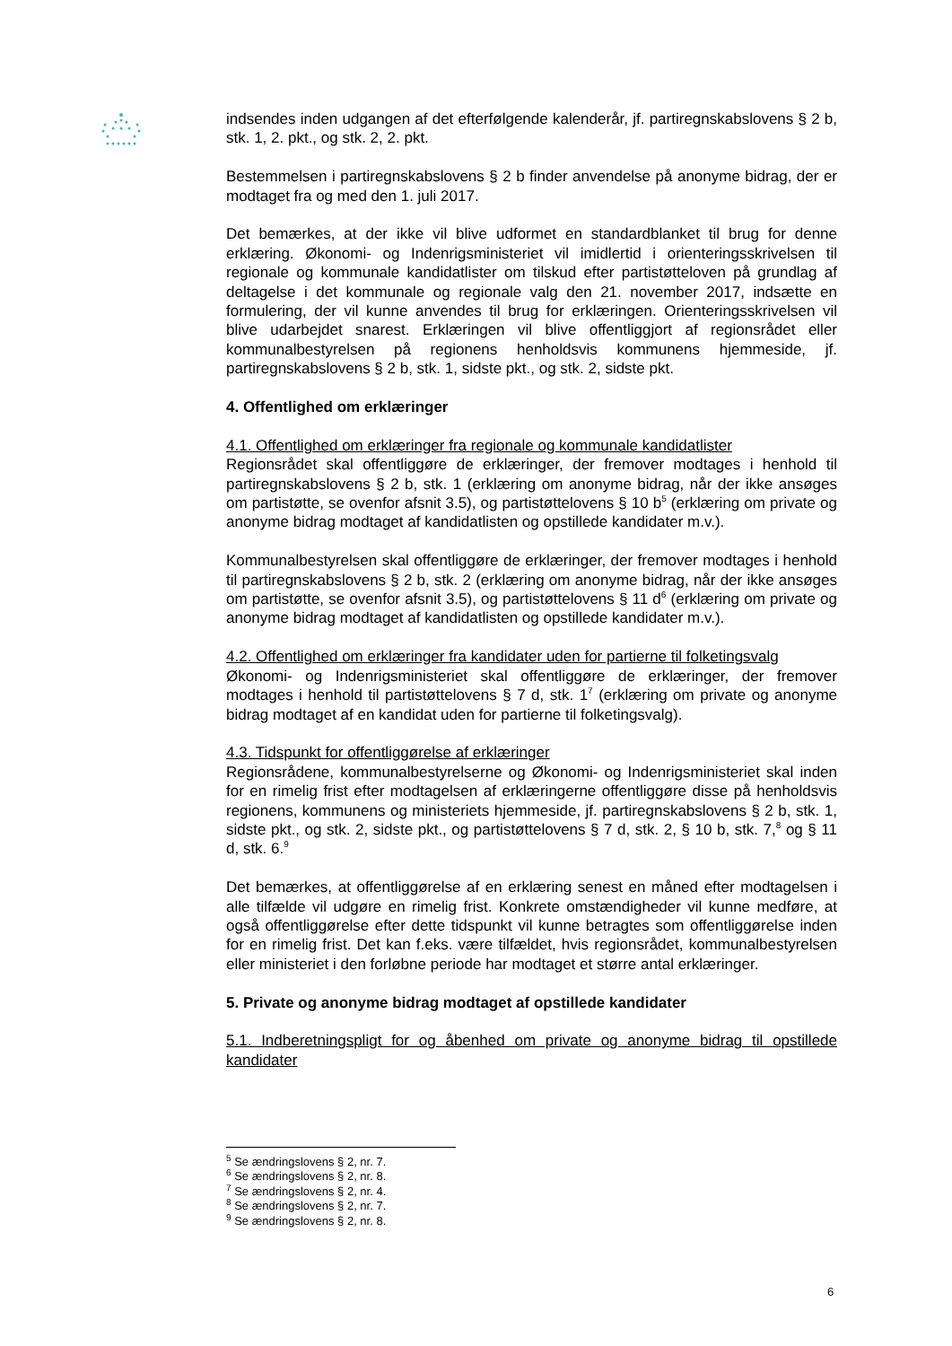indsendes inden udgangen af det efterfølgende kalenderår, jf. partiregnskabslovens § 2 b, stk. 1, 2. pkt., og stk. 2, 2. pkt.
Bestemmelsen i partiregnskabslovens § 2 b finder anvendelse på anonyme bidrag, der er modtaget fra og med den 1. juli 2017.
Det bemærkes, at der ikke vil blive udformet en standardblanket til brug for denne erklæring. Økonomi- og Indenrigsministeriet vil imidlertid i orienteringsskrivelsen til regionale og kommunale kandidatlister om tilskud efter partistøtteloven på grundlag af deltagelse i det kommunale og regionale valg den 21. november 2017, indsætte en formulering, der vil kunne anvendes til brug for erklæringen. Orienteringsskrivelsen vil blive udarbejdet snarest. Erklæringen vil blive offentliggjort af regionsrådet eller kommunalbestyrelsen på regionens henholdsvis kommunens hjemmeside, jf. partiregnskabslovens § 2 b, stk. 1, sidste pkt., og stk. 2, sidste pkt.
4. Offentlighed om erklæringer
4.1. Offentlighed om erklæringer fra regionale og kommunale kandidatlister
Regionsrådet skal offentliggøre de erklæringer, der fremover modtages i henhold til partiregnskabslovens § 2 b, stk. 1 (erklæring om anonyme bidrag, når der ikke ansøges om partistøtte, se ovenfor afsnit 3.5), og partistøttelovens § 10 b<sup>5</sup> (erklæring om private og anonyme bidrag modtaget af kandidatlisten og opstillede kandidater m.v.).
Kommunalbestyrelsen skal offentliggøre de erklæringer, der fremover modtages i henhold til partiregnskabslovens § 2 b, stk. 2 (erklæring om anonyme bidrag, når der ikke ansøges om partistøtte, se ovenfor afsnit 3.5), og partistøttelovens § 11 d<sup>6</sup> (erklæring om private og anonyme bidrag modtaget af kandidatlisten og opstillede kandidater m.v.).
4.2. Offentlighed om erklæringer fra kandidater uden for partierne til folketingsvalg
Økonomi- og Indenrigsministeriet skal offentliggøre de erklæringer, der fremover modtages i henhold til partistøttelovens § 7 d, stk. 1<sup>7</sup> (erklæring om private og anonyme bidrag modtaget af en kandidat uden for partierne til folketingsvalg).
4.3. Tidspunkt for offentliggørelse af erklæringer
Regionsrådene, kommunalbestyrelserne og Økonomi- og Indenrigsministeriet skal inden for en rimelig frist efter modtagelsen af erklæringerne offentliggøre disse på henholdsvis regionens, kommunens og ministeriets hjemmeside, jf. partiregnskabslovens § 2 b, stk. 1, sidste pkt., og stk. 2, sidste pkt., og partistøttelovens § 7 d, stk. 2, § 10 b, stk. 7,<sup>8</sup> og § 11 d, stk. 6.<sup>9</sup>
Det bemærkes, at offentliggørelse af en erklæring senest en måned efter modtagelsen i alle tilfælde vil udgøre en rimelig frist. Konkrete omstændigheder vil kunne medføre, at også offentliggørelse efter dette tidspunkt vil kunne betragtes som offentliggørelse inden for en rimelig frist. Det kan f.eks. være tilfældet, hvis regionsrådet, kommunalbestyrelsen eller ministeriet i den forløbne periode har modtaget et større antal erklæringer.
5. Private og anonyme bidrag modtaget af opstillede kandidater
5.1. Indberetningspligt for og åbenhed om private og anonyme bidrag til opstillede kandidater
<sup>5</sup> Se ændringslovens § 2, nr. 7.
<sup>6</sup> Se ændringslovens § 2, nr. 8.
<sup>7</sup> Se ændringslovens § 2, nr. 4.
<sup>8</sup> Se ændringslovens § 2, nr. 7.
<sup>9</sup> Se ændringslovens § 2, nr. 8.
6